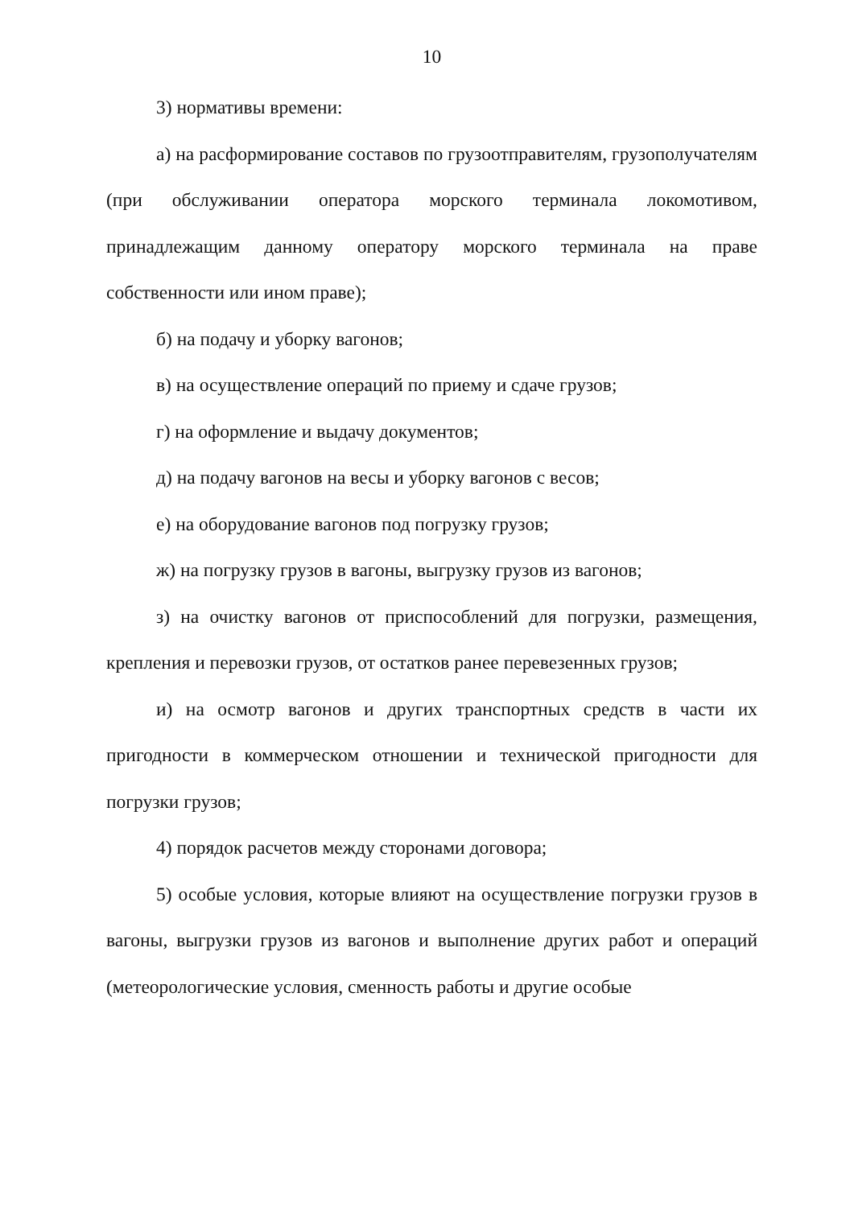10
3) нормативы времени:
а) на расформирование составов по грузоотправителям, грузополучателям (при обслуживании оператора морского терминала локомотивом, принадлежащим данному оператору морского терминала на праве собственности или ином праве);
б) на подачу и уборку вагонов;
в) на осуществление операций по приему и сдаче грузов;
г) на оформление и выдачу документов;
д) на подачу вагонов на весы и уборку вагонов с весов;
е) на оборудование вагонов под погрузку грузов;
ж) на погрузку грузов в вагоны, выгрузку грузов из вагонов;
з) на очистку вагонов от приспособлений для погрузки, размещения, крепления и перевозки грузов, от остатков ранее перевезенных грузов;
и) на осмотр вагонов и других транспортных средств в части их пригодности в коммерческом отношении и технической пригодности для погрузки грузов;
4) порядок расчетов между сторонами договора;
5) особые условия, которые влияют на осуществление погрузки грузов в вагоны, выгрузки грузов из вагонов и выполнение других работ и операций (метеорологические условия, сменность работы и другие особые